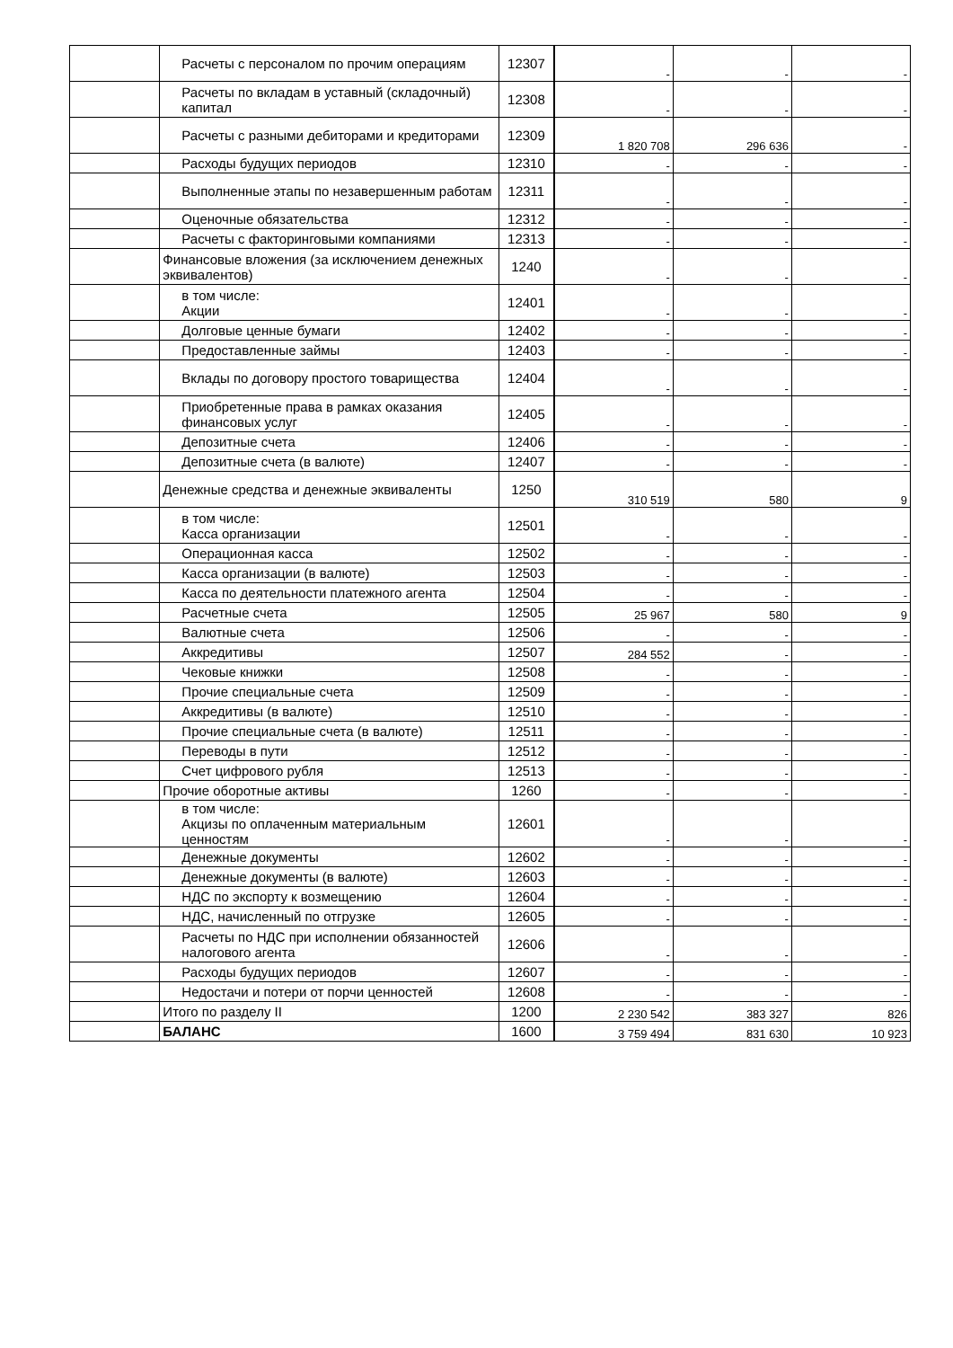| | Расчеты с персоналом по прочим операциям | 12307 | - | - | - |
| | Расчеты по вкладам в уставный (складочный) капитал | 12308 | - | - | - |
| | Расчеты с разными дебиторами и кредиторами | 12309 | 1 820 708 | 296 636 | - |
| | Расходы будущих периодов | 12310 | - | - | - |
| | Выполненные этапы по незавершенным работам | 12311 | - | - | - |
| | Оценочные обязательства | 12312 | - | - | - |
| | Расчеты с факторинговыми компаниями | 12313 | - | - | - |
| | Финансовые вложения (за исключением денежных эквивалентов) | 1240 | - | - | - |
| | в том числе: Акции | 12401 | - | - | - |
| | Долговые ценные бумаги | 12402 | - | - | - |
| | Предоставленные займы | 12403 | - | - | - |
| | Вклады по договору простого товарищества | 12404 | - | - | - |
| | Приобретенные права в рамках оказания финансовых услуг | 12405 | - | - | - |
| | Депозитные счета | 12406 | - | - | - |
| | Депозитные счета (в валюте) | 12407 | - | - | - |
| | Денежные средства и денежные эквиваленты | 1250 | 310 519 | 580 | 9 |
| | в том числе: Касса организации | 12501 | - | - | - |
| | Операционная касса | 12502 | - | - | - |
| | Касса организации (в валюте) | 12503 | - | - | - |
| | Касса по деятельности платежного агента | 12504 | - | - | - |
| | Расчетные счета | 12505 | 25 967 | 580 | 9 |
| | Валютные счета | 12506 | - | - | - |
| | Аккредитивы | 12507 | 284 552 | - | - |
| | Чековые книжки | 12508 | - | - | - |
| | Прочие специальные счета | 12509 | - | - | - |
| | Аккредитивы (в валюте) | 12510 | - | - | - |
| | Прочие специальные счета (в валюте) | 12511 | - | - | - |
| | Переводы в пути | 12512 | - | - | - |
| | Счет цифрового рубля | 12513 | - | - | - |
| | Прочие оборотные активы | 1260 | - | - | - |
| | в том числе: Акцизы по оплаченным материальным ценностям | 12601 | - | - | - |
| | Денежные документы | 12602 | - | - | - |
| | Денежные документы (в валюте) | 12603 | - | - | - |
| | НДС по экспорту к возмещению | 12604 | - | - | - |
| | НДС, начисленный по отгрузке | 12605 | - | - | - |
| | Расчеты по НДС при исполнении обязанностей налогового агента | 12606 | - | - | - |
| | Расходы будущих периодов | 12607 | - | - | - |
| | Недостачи и потери от порчи ценностей | 12608 | - | - | - |
| | Итого по разделу II | 1200 | 2 230 542 | 383 327 | 826 |
| | БАЛАНС | 1600 | 3 759 494 | 831 630 | 10 923 |